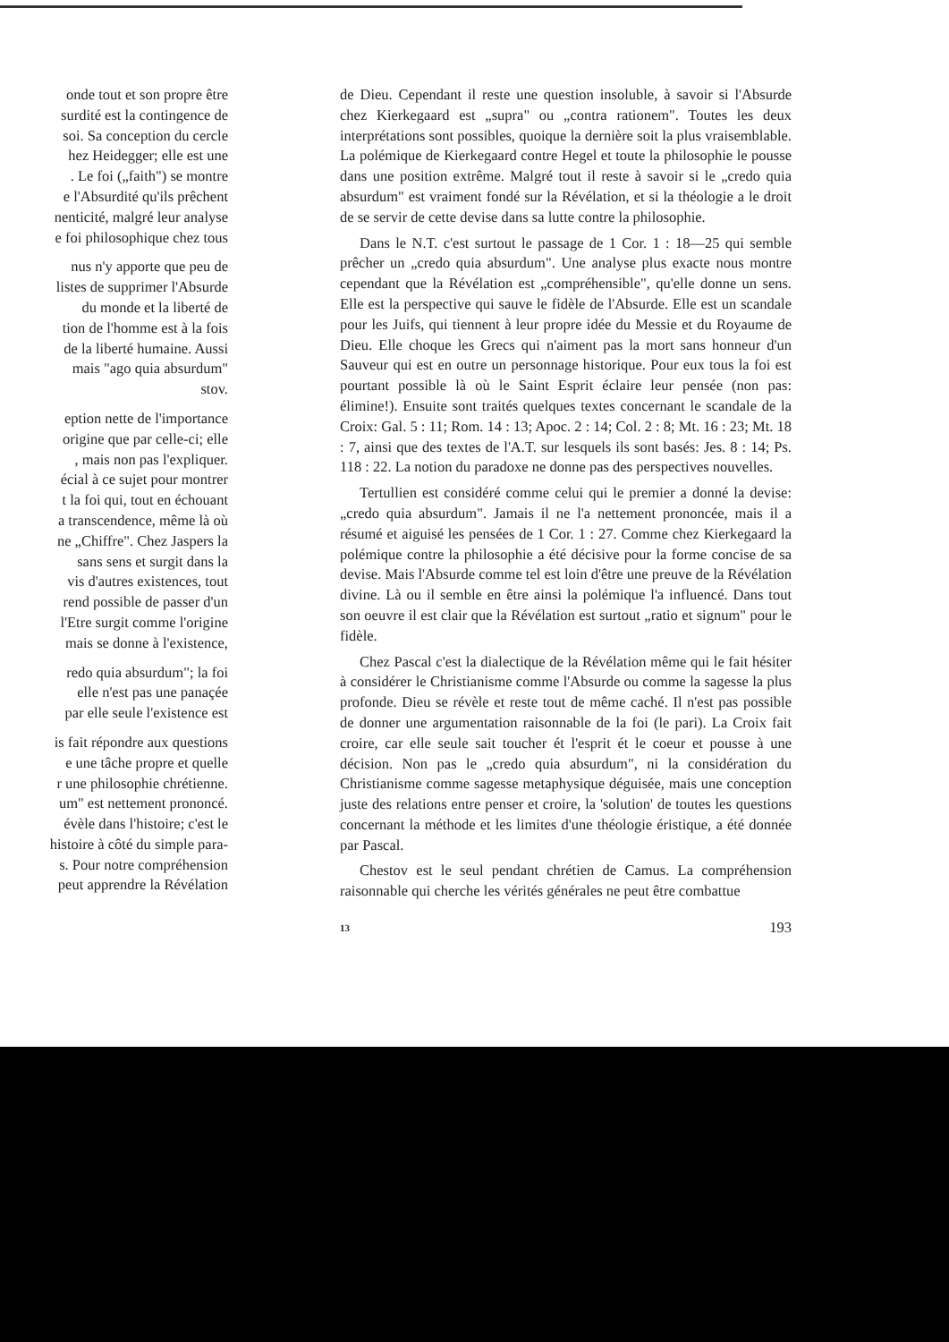onde tout et son propre être
surdité est la contingence de
soi. Sa conception du cercle
hez Heidegger; elle est une
. Le foi („faith") se montre
e l'Absurdité qu'ils prêchent
nenticité, malgré leur analyse
e foi philosophique chez tous
nus n'y apporte que peu de
listes de supprimer l'Absurde
du monde et la liberté de
tion de l'homme est à la fois
de la liberté humaine. Aussi
mais "ago quia absurdum"
stov.
eption nette de l'importance
origine que par celle-ci; elle
, mais non pas l'expliquer.
écial à ce sujet pour montrer
t la foi qui, tout en échouant
a transcendence, même là où
ne „Chiffre". Chez Jaspers la
sans sens et surgit dans la
vis d'autres existences, tout
rend possible de passer d'un
l'Etre surgit comme l'origine
mais se donne à l'existence,
redo quia absurdum"; la foi
elle n'est pas une panaçée
par elle seule l'existence est
is fait répondre aux questions
e une tâche propre et quelle
r une philosophie chrétienne.
um" est nettement prononcé.
évèle dans l'histoire; c'est le
histoire à côté du simple para-
s. Pour notre compréhension
peut apprendre la Révélation
de Dieu. Cependant il reste une question insoluble, à savoir si l'Absurde chez Kierkegaard est „supra" ou „contra rationem". Toutes les deux interprétations sont possibles, quoique la dernière soit la plus vraisemblable. La polémique de Kierkegaard contre Hegel et toute la philosophie le pousse dans une position extrême. Malgré tout il reste à savoir si le „credo quia absurdum" est vraiment fondé sur la Révélation, et si la théologie a le droit de se servir de cette devise dans sa lutte contre la philosophie.
Dans le N.T. c'est surtout le passage de 1 Cor. 1 : 18—25 qui semble prêcher un „credo quia absurdum". Une analyse plus exacte nous montre cependant que la Révélation est „compréhensible", qu'elle donne un sens. Elle est la perspective qui sauve le fidèle de l'Absurde. Elle est un scandale pour les Juifs, qui tiennent à leur propre idée du Messie et du Royaume de Dieu. Elle choque les Grecs qui n'aiment pas la mort sans honneur d'un Sauveur qui est en outre un personnage historique. Pour eux tous la foi est pourtant possible là où le Saint Esprit éclaire leur pensée (non pas: élimine!). Ensuite sont traités quelques textes concernant le scandale de la Croix: Gal. 5 : 11; Rom. 14 : 13; Apoc. 2 : 14; Col. 2 : 8; Mt. 16 : 23; Mt. 18 : 7, ainsi que des textes de l'A.T. sur lesquels ils sont basés: Jes. 8 : 14; Ps. 118 : 22. La notion du paradoxe ne donne pas des perspectives nouvelles.
Tertullien est considéré comme celui qui le premier a donné la devise: „credo quia absurdum". Jamais il ne l'a nettement prononcée, mais il a résumé et aiguisé les pensées de 1 Cor. 1 : 27. Comme chez Kierkegaard la polémique contre la philosophie a été décisive pour la forme concise de sa devise. Mais l'Absurde comme tel est loin d'être une preuve de la Révélation divine. Là ou il semble en être ainsi la polémique l'a influencé. Dans tout son oeuvre il est clair que la Révélation est surtout „ratio et signum" pour le fidèle.
Chez Pascal c'est la dialectique de la Révélation même qui le fait hésiter à considérer le Christianisme comme l'Absurde ou comme la sagesse la plus profonde. Dieu se révèle et reste tout de même caché. Il n'est pas possible de donner une argumentation raisonnable de la foi (le pari). La Croix fait croire, car elle seule sait toucher ét l'esprit ét le coeur et pousse à une décision. Non pas le „credo quia absurdum", ni la considération du Christianisme comme sagesse metaphysique déguisée, mais une conception juste des relations entre penser et croire, la 'solution' de toutes les questions concernant la méthode et les limites d'une théologie éristique, a été donnée par Pascal.
Chestov est le seul pendant chrétien de Camus. La compréhension raisonnable qui cherche les vérités générales ne peut être combattue
13 193